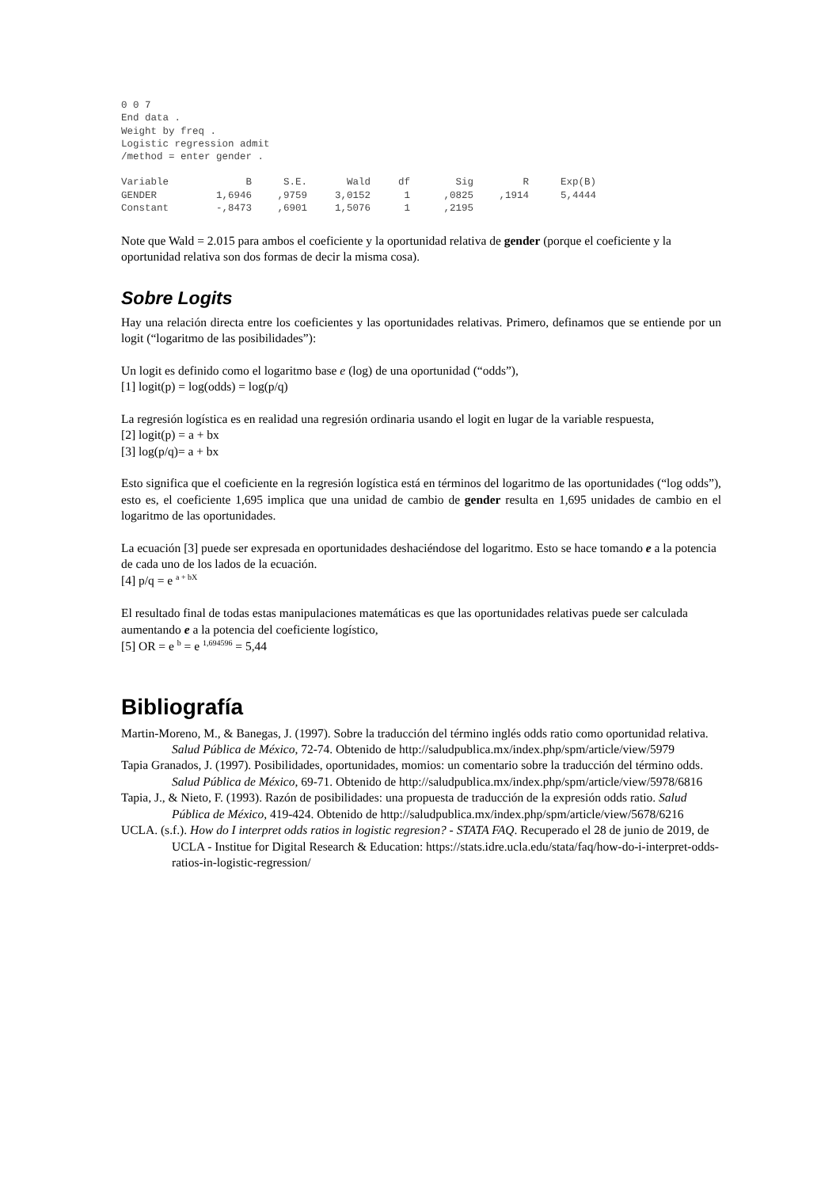0 0 7
End data .
Weight by freq .
Logistic regression admit
/method = enter gender .
| Variable | B | S.E. | Wald | df | Sig | R | Exp(B) |
| --- | --- | --- | --- | --- | --- | --- | --- |
| GENDER | 1,6946 | ,9759 | 3,0152 | 1 | ,0825 | ,1914 | 5,4444 |
| Constant | -,8473 | ,6901 | 1,5076 | 1 | ,2195 | | |
Note que Wald = 2.015 para ambos el coeficiente y la oportunidad relativa de gender (porque el coeficiente y la oportunidad relativa son dos formas de decir la misma cosa).
Sobre Logits
Hay una relación directa entre los coeficientes y las oportunidades relativas. Primero, definamos que se entiende por un logit (“logaritmo de las posibilidades”):
Un logit es definido como el logaritmo base e (log) de una oportunidad (“odds”),
[1] logit(p) = log(odds) = log(p/q)
La regresión logística es en realidad una regresión ordinaria usando el logit en lugar de la variable respuesta,
[2] logit(p) = a + bx
[3] log(p/q)= a + bx
Esto significa que el coeficiente en la regresión logística está en términos del logaritmo de las oportunidades (“log odds”), esto es, el coeficiente 1,695 implica que una unidad de cambio de gender resulta en 1,695 unidades de cambio en el logaritmo de las oportunidades.
La ecuación [3] puede ser expresada en oportunidades deshaciéndose del logaritmo. Esto se hace tomando e a la potencia de cada uno de los lados de la ecuación.
[4] p/q = e <sup>a + bX</sup>
El resultado final de todas estas manipulaciones matemáticas es que las oportunidades relativas puede ser calculada aumentando e a la potencia del coeficiente logístico,
[5] OR = e <sup>b</sup> = e <sup>1,694596</sup> = 5,44
Bibliografía
Martin-Moreno, M., & Banegas, J. (1997). Sobre la traducción del término inglés odds ratio como oportunidad relativa. Salud Pública de México, 72-74. Obtenido de http://saludpublica.mx/index.php/spm/article/view/5979
Tapia Granados, J. (1997). Posibilidades, oportunidades, momios: un comentario sobre la traducción del término odds. Salud Pública de México, 69-71. Obtenido de http://saludpublica.mx/index.php/spm/article/view/5978/6816
Tapia, J., & Nieto, F. (1993). Razón de posibilidades: una propuesta de traducción de la expresión odds ratio. Salud Pública de México, 419-424. Obtenido de http://saludpublica.mx/index.php/spm/article/view/5678/6216
UCLA. (s.f.). How do I interpret odds ratios in logistic regresion? - STATA FAQ. Recuperado el 28 de junio de 2019, de UCLA - Institue for Digital Research & Education: https://stats.idre.ucla.edu/stata/faq/how-do-i-interpret-odds-ratios-in-logistic-regression/